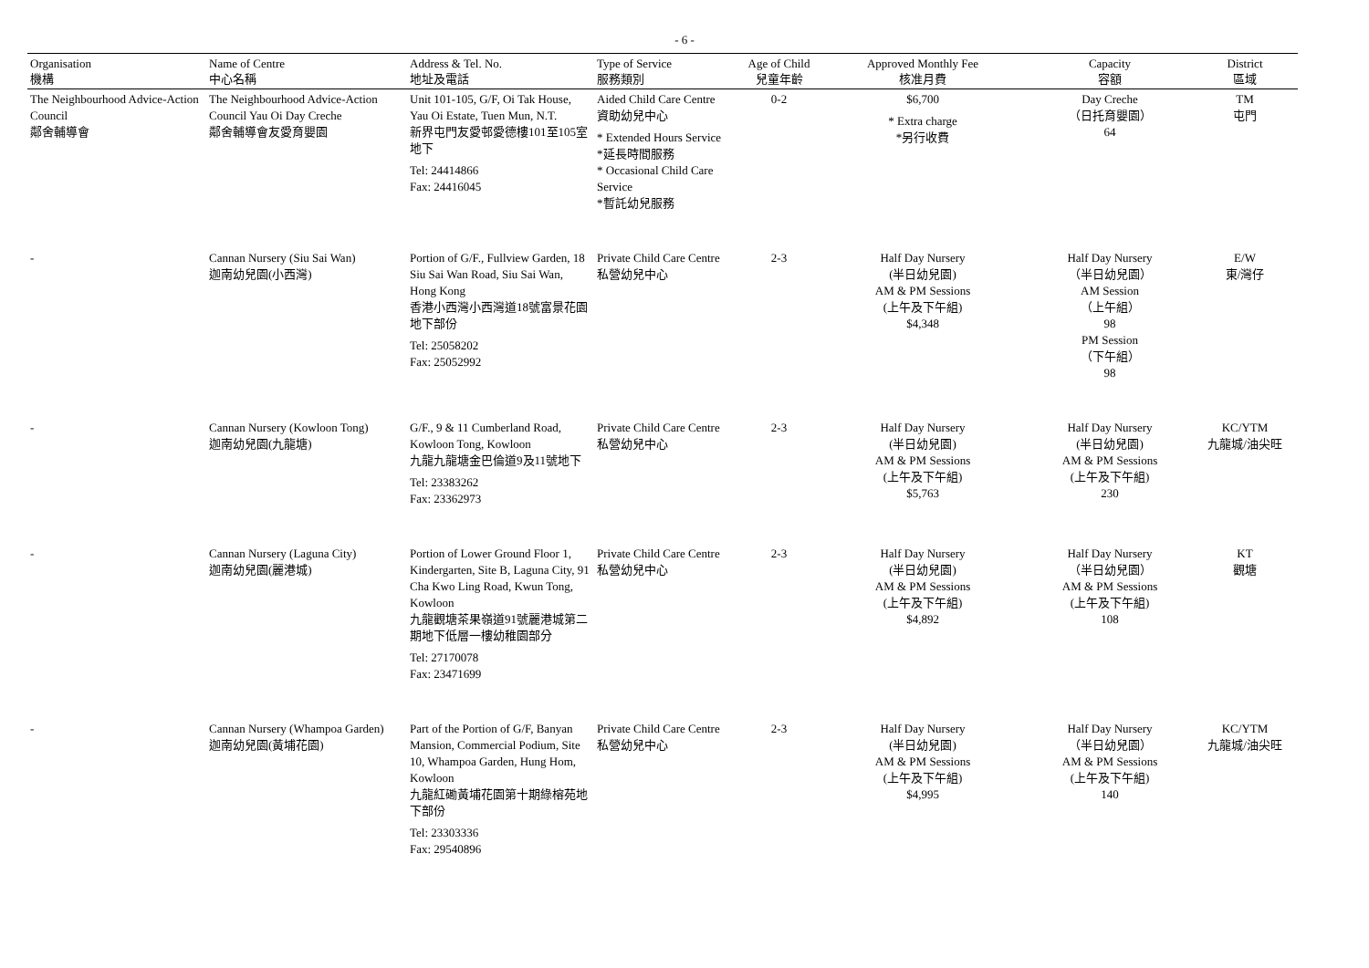- 6 -
| Organisation 機構 | Name of Centre 中心名稱 | Address & Tel. No. 地址及電話 | Type of Service 服務類別 | Age of Child 兒童年齡 | Approved Monthly Fee 核准月費 | Capacity 容額 | District 區域 |
| --- | --- | --- | --- | --- | --- | --- | --- |
| The Neighbourhood Advice-Action Council 鄰舍輔導會 | The Neighbourhood Advice-Action Council Yau Oi Day Creche 鄰舍輔導會友愛育嬰園 | Unit 101-105, G/F, Oi Tak House, Yau Oi Estate, Tuen Mun, N.T. 新界屯門友愛邨愛德樓101至105室地下 Tel: 24414866 Fax: 24416045 | Aided Child Care Centre 資助幼兒中心 * Extended Hours Service *延長時間服務 * Occasional Child Care Service *暫託幼兒服務 | 0-2 | $6,700 * Extra charge *另行收費 | Day Creche （日托育嬰園） 64 | TM 屯門 |
| - | Cannan Nursery (Siu Sai Wan) 迦南幼兒園(小西灣) | Portion of G/F., Fullview Garden, 18 Siu Sai Wan Road, Siu Sai Wan, Hong Kong 香港小西灣小西灣道18號富景花園地下部份 Tel: 25058202 Fax: 25052992 | Private Child Care Centre 私營幼兒中心 | 2-3 | Half Day Nursery (半日幼兒園) AM & PM Sessions (上午及下午組) $4,348 | Half Day Nursery （半日幼兒園） AM Session （上午組） 98 PM Session （下午組） 98 | E/W 東/灣仔 |
| - | Cannan Nursery (Kowloon Tong) 迦南幼兒園(九龍塘) | G/F., 9 & 11 Cumberland Road, Kowloon Tong, Kowloon 九龍九龍塘金巴倫道9及11號地下 Tel: 23383262 Fax: 23362973 | Private Child Care Centre 私營幼兒中心 | 2-3 | Half Day Nursery (半日幼兒園) AM & PM Sessions (上午及下午組) $5,763 | Half Day Nursery (半日幼兒園) AM & PM Sessions (上午及下午組) 230 | KC/YTM 九龍城/油尖旺 |
| - | Cannan Nursery (Laguna City) 迦南幼兒園(麗港城) | Portion of Lower Ground Floor 1, Kindergarten, Site B, Laguna City, 91 Cha Kwo Ling Road, Kwun Tong, Kowloon 九龍觀塘茶果嶺道91號麗港城第二期地下低層一樓幼稚園部分 Tel: 27170078 Fax: 23471699 | Private Child Care Centre 私營幼兒中心 | 2-3 | Half Day Nursery (半日幼兒園) AM & PM Sessions (上午及下午組) $4,892 | Half Day Nursery （半日幼兒園） AM & PM Sessions (上午及下午組) 108 | KT 觀塘 |
| - | Cannan Nursery (Whampoa Garden) 迦南幼兒園(黃埔花園) | Part of the Portion of G/F, Banyan Mansion, Commercial Podium, Site 10, Whampoa Garden, Hung Hom, Kowloon 九龍紅磡黃埔花園第十期綠榕苑地下部份 Tel: 23303336 Fax: 29540896 | Private Child Care Centre 私營幼兒中心 | 2-3 | Half Day Nursery (半日幼兒園) AM & PM Sessions (上午及下午組) $4,995 | Half Day Nursery （半日幼兒園） AM & PM Sessions (上午及下午組) 140 | KC/YTM 九龍城/油尖旺 |